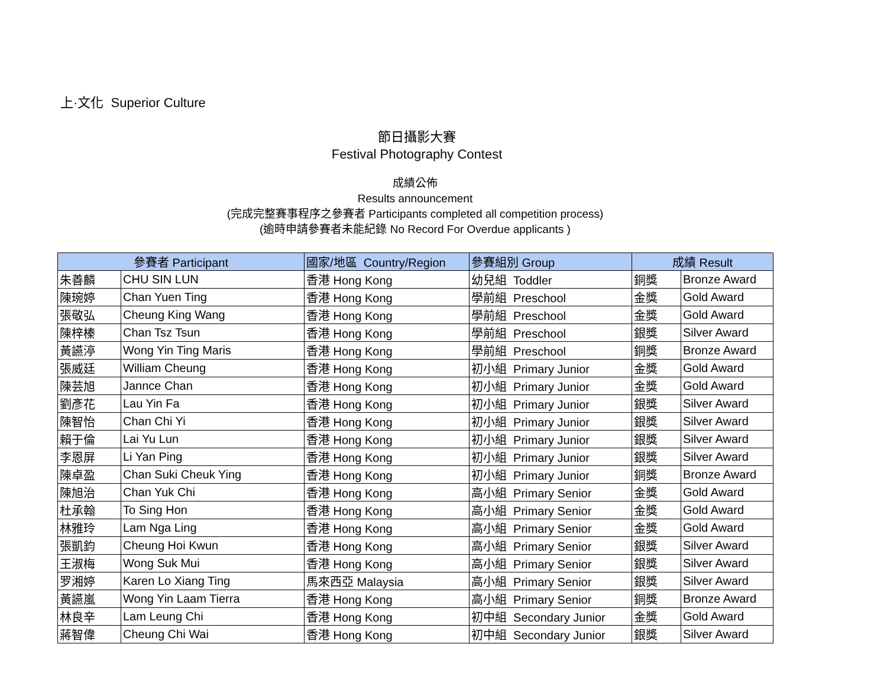上·文化 Superior Culture
節日攝影大賽
Festival Photography Contest
成績公佈
Results announcement
(完成完整賽事程序之參賽者 Participants completed all competition process)
(逾時申請參賽者未能紀錄 No Record For Overdue applicants )
| 參賽者 Participant | | 國家/地區 Country/Region | 參賽組別 Group | 成績 Result | |
| --- | --- | --- | --- | --- | --- |
| 朱善麟 | CHU SIN LUN | 香港 Hong Kong | 幼兒組 Toddler | 銅獎 | Bronze Award |
| 陳琬婷 | Chan Yuen Ting | 香港 Hong Kong | 學前組 Preschool | 金獎 | Gold Award |
| 張敬弘 | Cheung King Wang | 香港 Hong Kong | 學前組 Preschool | 金獎 | Gold Award |
| 陳梓榛 | Chan Tsz Tsun | 香港 Hong Kong | 學前組 Preschool | 銀獎 | Silver Award |
| 黃讌渟 | Wong Yin Ting Maris | 香港 Hong Kong | 學前組 Preschool | 銅獎 | Bronze Award |
| 張威廷 | William Cheung | 香港 Hong Kong | 初小組 Primary Junior | 金獎 | Gold Award |
| 陳芸旭 | Jannce Chan | 香港 Hong Kong | 初小組 Primary Junior | 金獎 | Gold Award |
| 劉彥花 | Lau Yin Fa | 香港 Hong Kong | 初小組 Primary Junior | 銀獎 | Silver Award |
| 陳智怡 | Chan Chi Yi | 香港 Hong Kong | 初小組 Primary Junior | 銀獎 | Silver Award |
| 賴于倫 | Lai Yu Lun | 香港 Hong Kong | 初小組 Primary Junior | 銀獎 | Silver Award |
| 李恩屏 | Li Yan Ping | 香港 Hong Kong | 初小組 Primary Junior | 銀獎 | Silver Award |
| 陳卓盈 | Chan Suki Cheuk Ying | 香港 Hong Kong | 初小組 Primary Junior | 銅獎 | Bronze Award |
| 陳旭治 | Chan Yuk Chi | 香港 Hong Kong | 高小組 Primary Senior | 金獎 | Gold Award |
| 杜承翰 | To Sing Hon | 香港 Hong Kong | 高小組 Primary Senior | 金獎 | Gold Award |
| 林雅玲 | Lam Nga Ling | 香港 Hong Kong | 高小組 Primary Senior | 金獎 | Gold Award |
| 張凱鈞 | Cheung Hoi Kwun | 香港 Hong Kong | 高小組 Primary Senior | 銀獎 | Silver Award |
| 王淑梅 | Wong Suk Mui | 香港 Hong Kong | 高小組 Primary Senior | 銀獎 | Silver Award |
| 罗湘婷 | Karen Lo Xiang Ting | 馬來西亞 Malaysia | 高小組 Primary Senior | 銀獎 | Silver Award |
| 黃讌嵐 | Wong Yin Laam Tierra | 香港 Hong Kong | 高小組 Primary Senior | 銅獎 | Bronze Award |
| 林良辛 | Lam Leung Chi | 香港 Hong Kong | 初中組 Secondary Junior | 金獎 | Gold Award |
| 蔣智偉 | Cheung Chi Wai | 香港 Hong Kong | 初中組 Secondary Junior | 銀獎 | Silver Award |